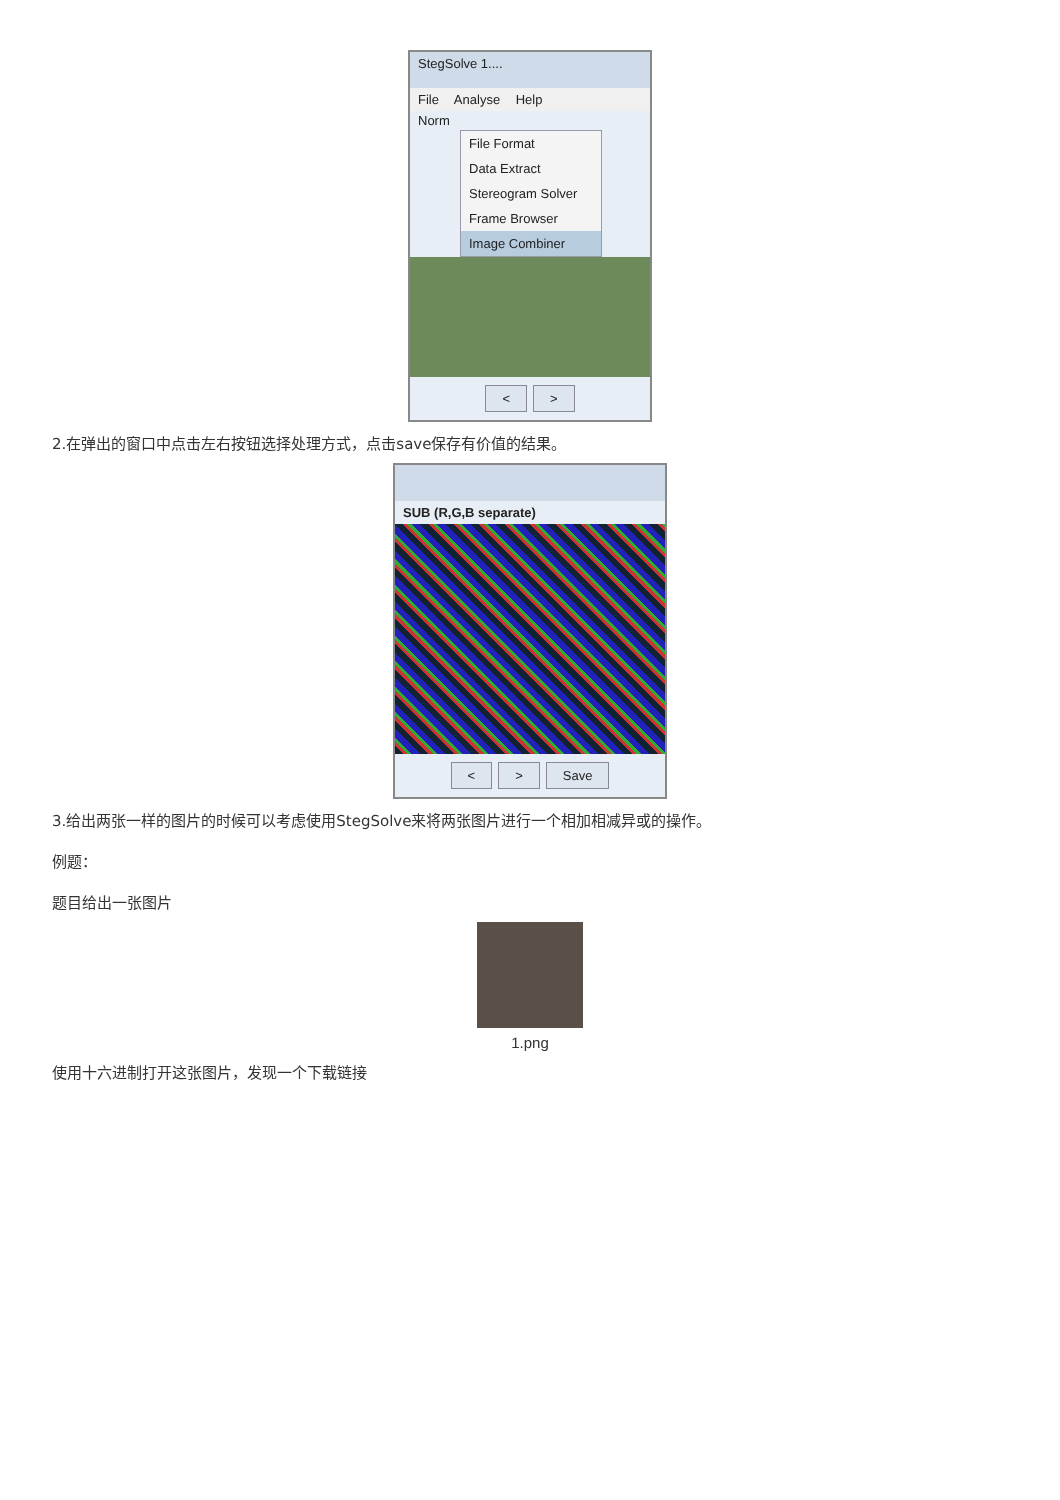StegSolve 1....
File Analyse Help
Norm
File Format
Data Extract
Stereogram Solver
Frame Browser
Image Combiner
< >
2.在弹出的窗口中点击左右按钮选择处理方式，点击save保存有价值的结果。
SUB (R,G,B separate)
< > Save
3.给出两张一样的图片的时候可以考虑使用StegSolve来将两张图片进行一个相加相减异或的操作。
例题：
题目给出一张图片
1.png
使用十六进制打开这张图片，发现一个下载链接